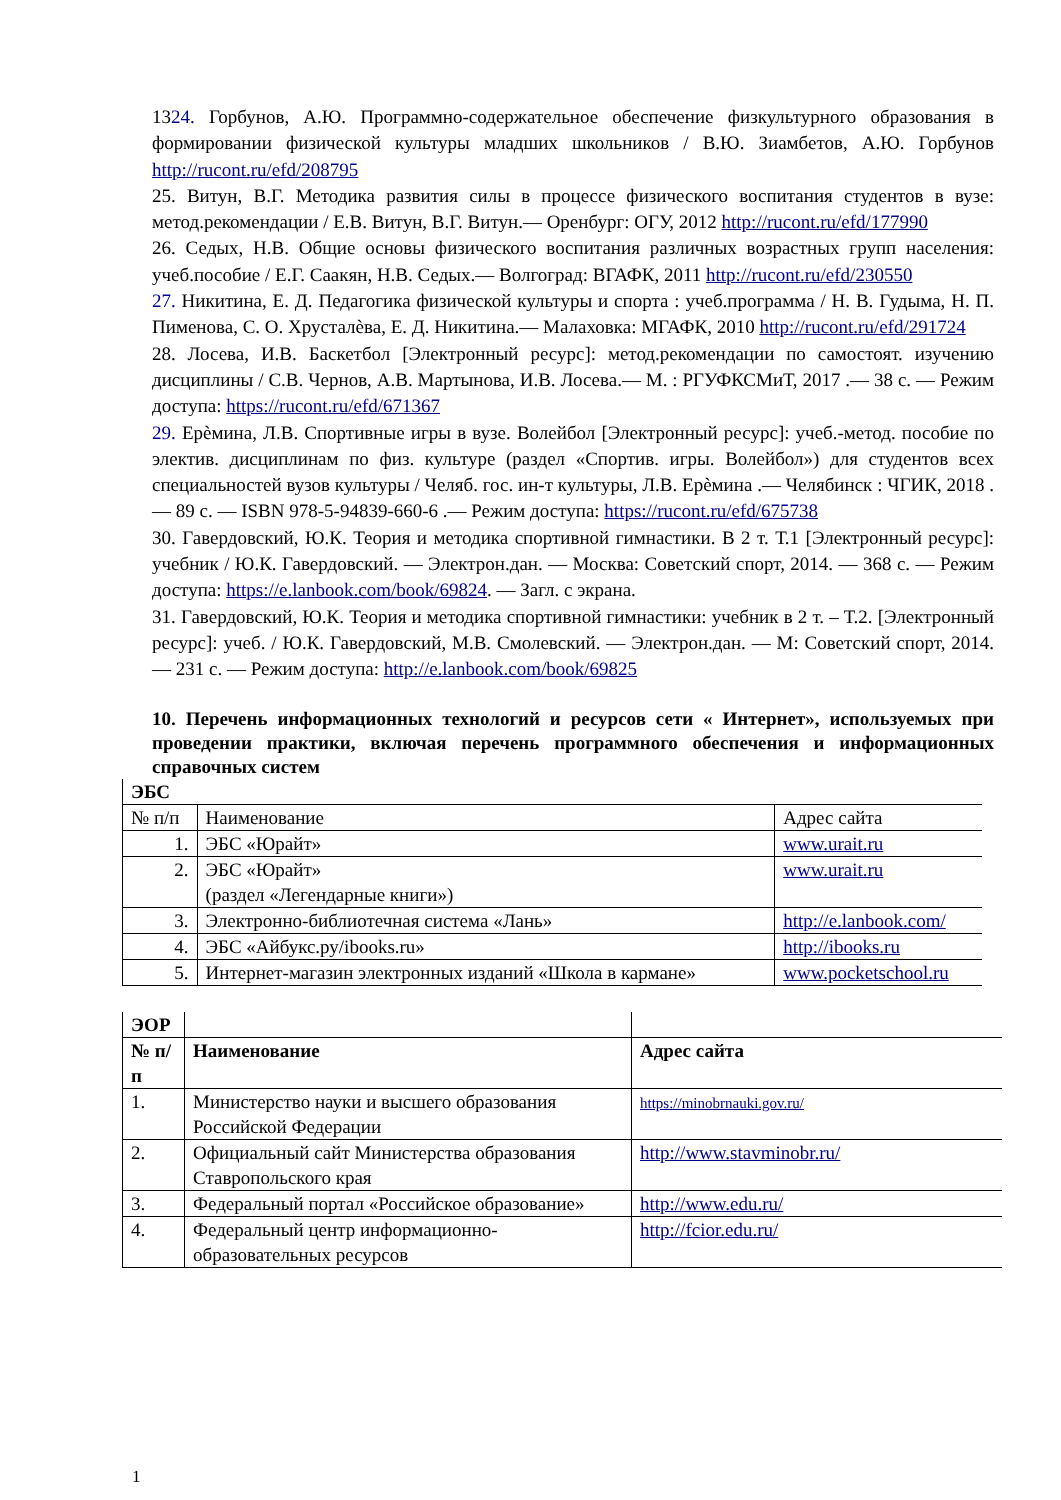1324. Горбунов, А.Ю. Программно-содержательное обеспечение физкультурного образования в формировании физической культуры младших школьников / В.Ю. Зиамбетов, А.Ю. Горбунов http://rucont.ru/efd/208795
25. Витун, В.Г. Методика развития силы в процессе физического воспитания студентов в вузе: метод.рекомендации / Е.В. Витун, В.Г. Витун.— Оренбург: ОГУ, 2012 http://rucont.ru/efd/177990
26. Седых, Н.В. Общие основы физического воспитания различных возрастных групп населения: учеб.пособие / Е.Г. Саакян, Н.В. Седых.— Волгоград: ВГАФК, 2011 http://rucont.ru/efd/230550
27. Никитина, Е. Д. Педагогика физической культуры и спорта : учеб.программа / Н. В. Гудыма, Н. П. Пименова, С. О. Хрусталѐва, Е. Д. Никитина.— Малаховка: МГАФК, 2010 http://rucont.ru/efd/291724
28. Лосева, И.В. Баскетбол [Электронный ресурс]: метод.рекомендации по самостоят. изучению дисциплины / С.В. Чернов, А.В. Мартынова, И.В. Лосева.— М. : РГУФКСМиТ, 2017 .— 38 с. — Режим доступа: https://rucont.ru/efd/671367
29. Ерѐмина, Л.В. Спортивные игры в вузе. Волейбол [Электронный ресурс]: учеб.-метод. пособие по электив. дисциплинам по физ. культуре (раздел «Спортив. игры. Волейбол») для студентов всех специальностей вузов культуры / Челяб. гос. ин-т культуры, Л.В. Ерѐмина .— Челябинск : ЧГИК, 2018 .— 89 с. — ISBN 978-5-94839-660-6 .— Режим доступа: https://rucont.ru/efd/675738
30. Гавердовский, Ю.К. Теория и методика спортивной гимнастики. В 2 т. Т.1 [Электронный ресурс]: учебник / Ю.К. Гавердовский. — Электрон.дан. — Москва: Советский спорт, 2014. — 368 с. — Режим доступа: https://e.lanbook.com/book/69824. — Загл. с экрана.
31. Гавердовский, Ю.К. Теория и методика спортивной гимнастики: учебник в 2 т. – Т.2. [Электронный ресурс]: учеб. / Ю.К. Гавердовский, М.В. Смолевский. — Электрон.дан. — М: Советский спорт, 2014. — 231 с. — Режим доступа: http://e.lanbook.com/book/69825
10. Перечень информационных технологий и ресурсов сети « Интернет», используемых при проведении практики, включая перечень программного обеспечения и информационных справочных систем
| ЭБС | | |
| № п/п | Наименование | Адрес сайта |
| 1. | ЭБС «Юрайт» | www.urait.ru |
| 2. | ЭБС «Юрайт» (раздел «Легендарные книги») | www.urait.ru |
| 3. | Электронно-библиотечная система «Лань» | http://e.lanbook.com/ |
| 4. | ЭБС «Айбукс.ру/ibooks.ru» | http://ibooks.ru |
| 5. | Интернет-магазин электронных изданий «Школа в кармане» | www.pocketschool.ru |
| ЭОР | | |
| № п/п | Наименование | Адрес сайта |
| 1. | Министерство науки и высшего образования Российской Федерации | https://minobrnauki.gov.ru/ |
| 2. | Официальный сайт Министерства образования Ставропольского края | http://www.stavminobr.ru/ |
| 3. | Федеральный портал «Российское образование» | http://www.edu.ru/ |
| 4. | Федеральный центр информационно-образовательных ресурсов | http://fcior.edu.ru/ |
1